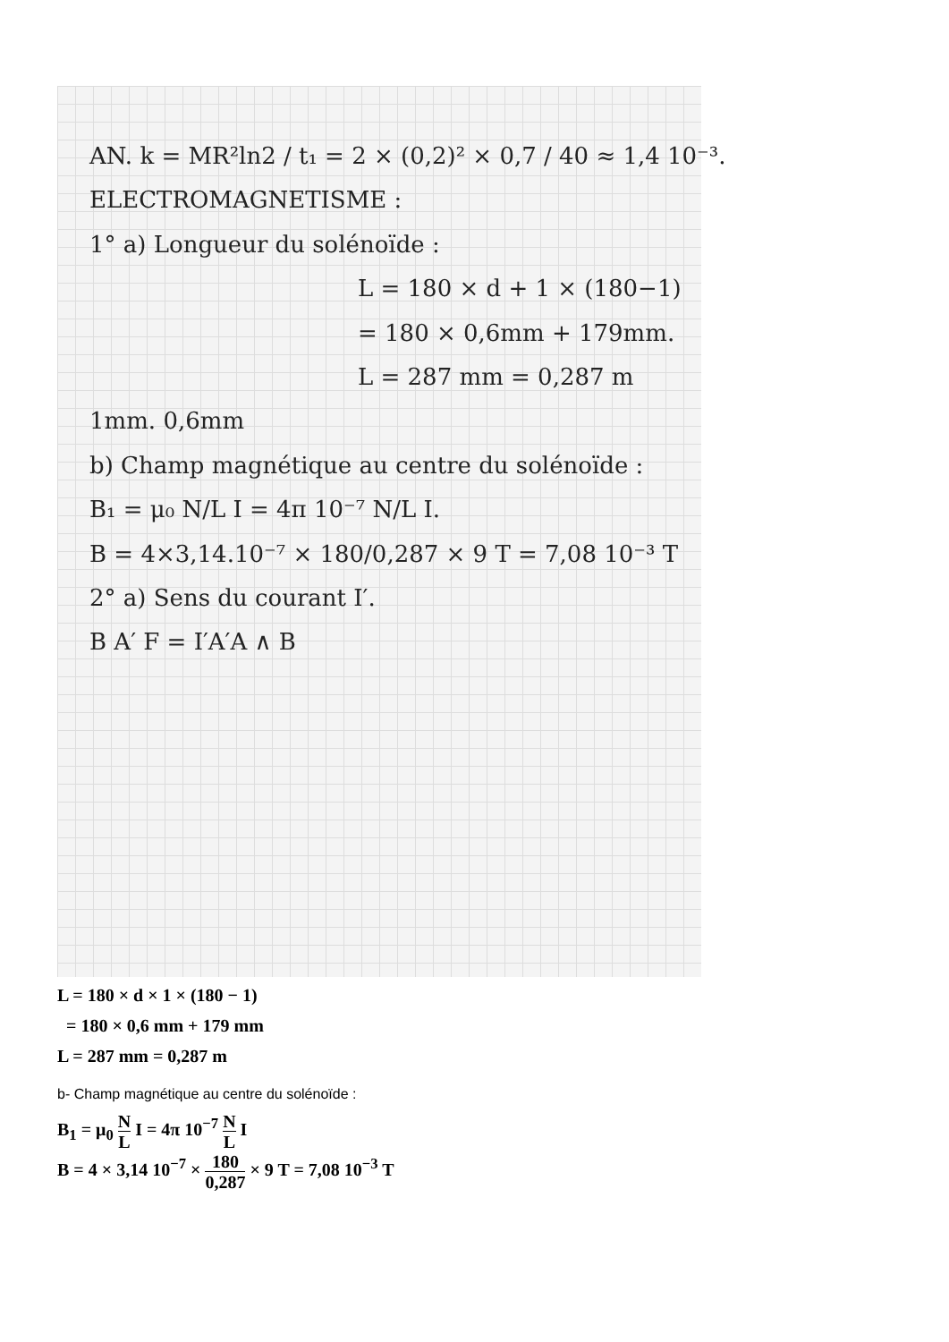AN. k = MR²ln2 / t₁ = 2 × (0,2)² × 0,7 / 40 ≈ 1,4 10⁻³.
ELECTROMAGNETISME :
1° a) Longueur du solénoïde :
L = 180 × d + 1 × (180−1)
= 180 × 0,6mm + 179mm.
L = 287 mm = 0,287 m
1mm. 0,6mm
b) Champ magnétique au centre du solénoïde :
B₁ = μ₀ N/L I = 4π 10⁻⁷ N/L I.
B = 4×3,14.10⁻⁷ × 180/0,287 × 9 T = 7,08 10⁻³ T
2° a) Sens du courant I′.
B A′ F = I′A′A ∧ B
L = 180 × d × 1 × (180 − 1)
= 180 × 0,6 mm + 179 mm
L = 287 mm = 0,287 m
b- Champ magnétique au centre du solénoïde :
B<sub>1</sub> = μ<sub>0</sub> N L I = 4π 10<sup>−7</sup> N L I
B = 4 × 3,14 10<sup>−7</sup> × 180 0,287 × 9 T = 7,08 10<sup>−3</sup> T